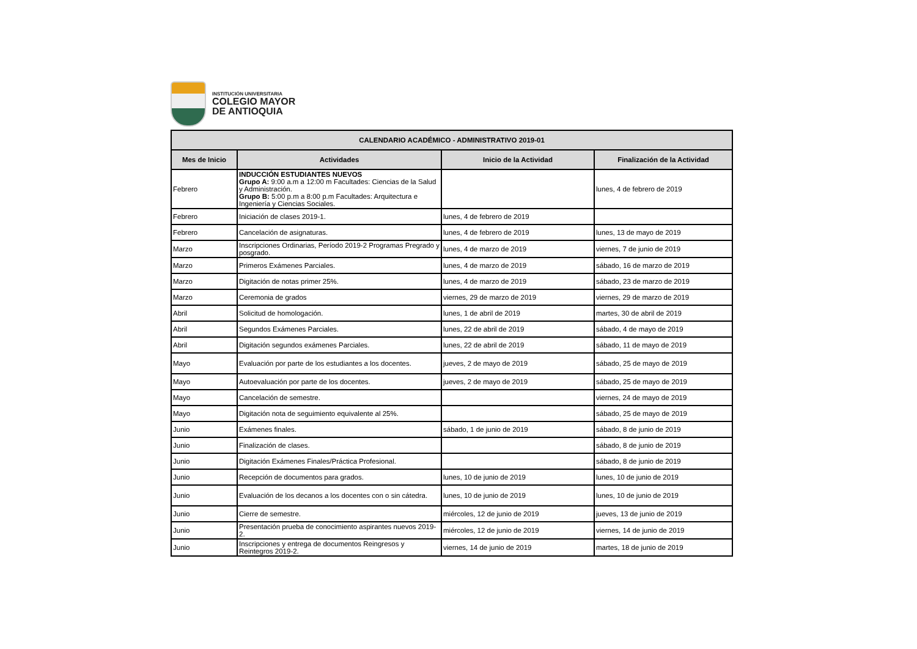INSTITUCIÓN UNIVERSITARIA
COLEGIO MAYOR
DE ANTIOQUIA
| CALENDARIO ACADÉMICO - ADMINISTRATIVO 2019-01 | | | |
| --- | --- | --- | --- |
| Mes de Inicio | Actividades | Inicio de la Actividad | Finalización de la Actividad |
| Febrero | INDUCCIÓN ESTUDIANTES NUEVOS Grupo A: 9:00 a.m a 12:00 m Facultades: Ciencias de la Salud y Administración. Grupo B: 5:00 p.m a 8:00 p.m Facultades: Arquitectura e Ingeniería y Ciencias Sociales. | | lunes, 4 de febrero de 2019 |
| Febrero | Iniciación de clases 2019-1. | lunes, 4 de febrero de 2019 | |
| Febrero | Cancelación de asignaturas. | lunes, 4 de febrero de 2019 | lunes, 13 de mayo de 2019 |
| Marzo | Inscripciones Ordinarias, Período 2019-2 Programas Pregrado y posgrado. | lunes, 4 de marzo de 2019 | viernes, 7 de junio de 2019 |
| Marzo | Primeros Exámenes Parciales. | lunes, 4 de marzo de 2019 | sábado, 16 de marzo de 2019 |
| Marzo | Digitación de notas primer 25%. | lunes, 4 de marzo de 2019 | sábado, 23 de marzo de 2019 |
| Marzo | Ceremonia de grados | viernes, 29 de marzo de 2019 | viernes, 29 de marzo de 2019 |
| Abril | Solicitud de homologación. | lunes, 1 de abril de 2019 | martes, 30 de abril de 2019 |
| Abril | Segundos Exámenes Parciales. | lunes, 22 de abril de 2019 | sábado, 4 de mayo de 2019 |
| Abril | Digitación segundos exámenes Parciales. | lunes, 22 de abril de 2019 | sábado, 11 de mayo de 2019 |
| Mayo | Evaluación por parte de los estudiantes a los docentes. | jueves, 2 de mayo de 2019 | sábado, 25 de mayo de 2019 |
| Mayo | Autoevaluación por parte de los docentes. | jueves, 2 de mayo de 2019 | sábado, 25 de mayo de 2019 |
| Mayo | Cancelación de semestre. | | viernes, 24 de mayo de 2019 |
| Mayo | Digitación nota de seguimiento equivalente al 25%. | | sábado, 25 de mayo de 2019 |
| Junio | Exámenes finales. | sábado, 1 de junio de 2019 | sábado, 8 de junio de 2019 |
| Junio | Finalización de clases. | | sábado, 8 de junio de 2019 |
| Junio | Digitación Exámenes Finales/Práctica Profesional. | | sábado, 8 de junio de 2019 |
| Junio | Recepción de documentos para grados. | lunes, 10 de junio de 2019 | lunes, 10 de junio de 2019 |
| Junio | Evaluación de los decanos a los docentes con o sin cátedra. | lunes, 10 de junio de 2019 | lunes, 10 de junio de 2019 |
| Junio | Cierre de semestre. | miércoles, 12 de junio de 2019 | jueves, 13 de junio de 2019 |
| Junio | Presentación prueba de conocimiento aspirantes nuevos 2019-2. | miércoles, 12 de junio de 2019 | viernes, 14 de junio de 2019 |
| Junio | Inscripciones y entrega de documentos Reingresos y Reintegros 2019-2. | viernes, 14 de junio de 2019 | martes, 18 de junio de 2019 |